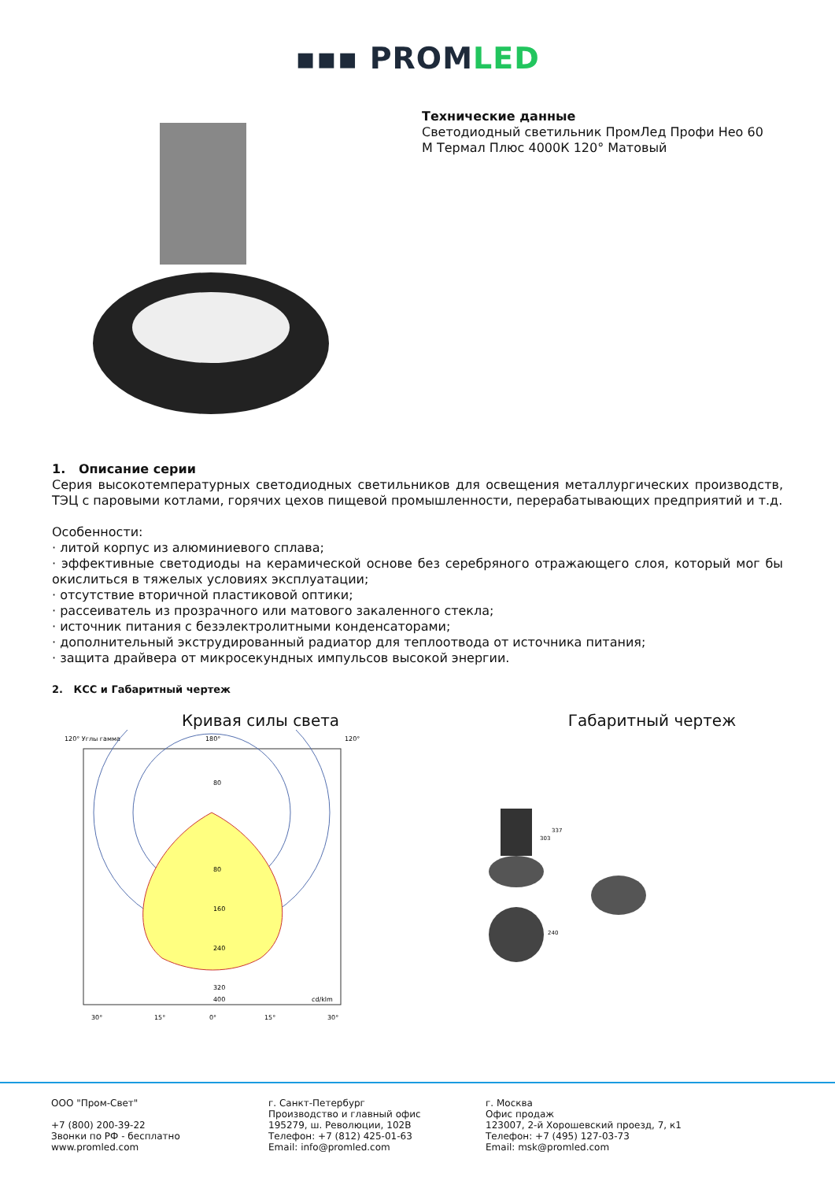▪▪▪ PROMLED
Технические данные
Светодиодный светильник ПромЛед Профи Нео 60
М Термал Плюс 4000К 120° Матовый
1. Описание серии
Серия высокотемпературных светодиодных светильников для освещения металлургических производств, ТЭЦ с паровыми котлами, горячих цехов пищевой промышленности, перерабатывающих предприятий и т.д.
Особенности:
· литой корпус из алюминиевого сплава;
· эффективные светодиоды на керамической основе без серебряного отражающего слоя, который мог бы окислиться в тяжелых условиях эксплуатации;
· отсутствие вторичной пластиковой оптики;
· рассеиватель из прозрачного или матового закаленного стекла;
· источник питания с безэлектролитными конденсаторами;
· дополнительный экструдированный радиатор для теплоотвода от источника питания;
· защита драйвера от микросекундных импульсов высокой энергии.
2. КСС и Габаритный чертеж
Кривая силы света
120° Углы гамма
180°
120°
80
80
160
240
320
400
cd/klm
30°
15°
0°
15°
30°
Габаритный чертеж
303
337
240
ООО "Пром-Свет"
+7 (800) 200-39-22
Звонки по РФ - бесплатно
www.promled.com
г. Санкт-Петербург
Производство и главный офис
195279, ш. Революции, 102В
Телефон: +7 (812) 425-01-63
Email: info@promled.com
г. Москва
Офис продаж
123007, 2-й Хорошевский проезд, 7, к1
Телефон: +7 (495) 127-03-73
Email: msk@promled.com